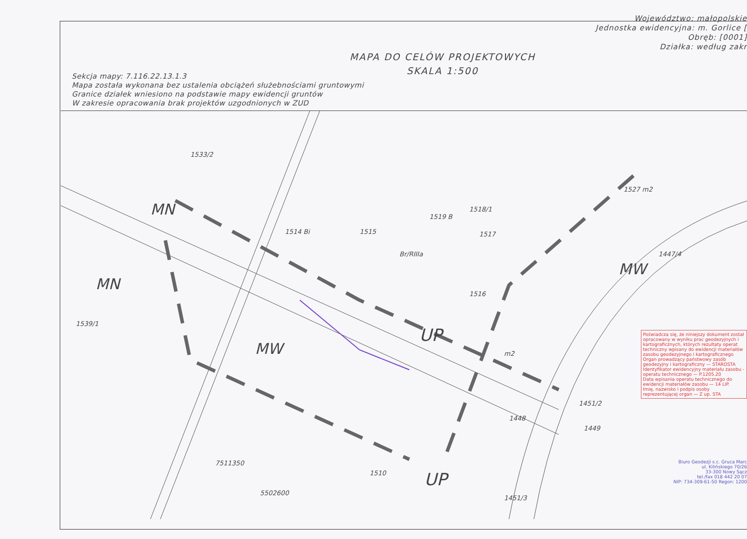Województwo: małopolskie
Jednostka ewidencyjna: m. Gorlice [
Obręb: [0001]
Działka: według zakr
MAPA DO CELÓW PROJEKTOWYCH
SKALA 1:500
Sekcja mapy: 7.116.22.13.1.3
Mapa została wykonana bez ustalenia obciążeń służebnościami gruntowymi
Granice działek wniesiono na podstawie mapy ewidencji gruntów
W zakresie opracowania brak projektów uzgodnionych w ZUD
1533/2
MN
MN
1514 Bi 1515
Br/RIIIa
1519 B
1517
1518/1
1516
UP
m2 MW
MW
1447/4
1527 m2
1539/1
1448
1449
1451/2
1451/3
1510 UP
5502600
7511350
Poświadcza się, że niniejszy dokument został opracowany w wyniku prac geodezyjnych i kartograficznych, których rezultaty operat techniczny wpisany do ewidencji materiałów zasobu geodezyjnego i kartograficznego
Organ prowadzący państwowy zasób geodezyjny i kartograficzny — STAROSTA
Identyfikator ewidencyjny materiału zasobu - operatu technicznego — P.1205.20
Data wpisania operatu technicznego do ewidencji materiałów zasobu — 14 LIP.
Imię, nazwisko i podpis osoby reprezentującej organ — Z up. STA
Biuro Geodezji s.c. Gruca Marc
ul. Kilińskiego 70/26
33-300 Nowy Sącz
tel./fax 018 442 20 07
NIP: 734-309-61-50 Regon: 1200